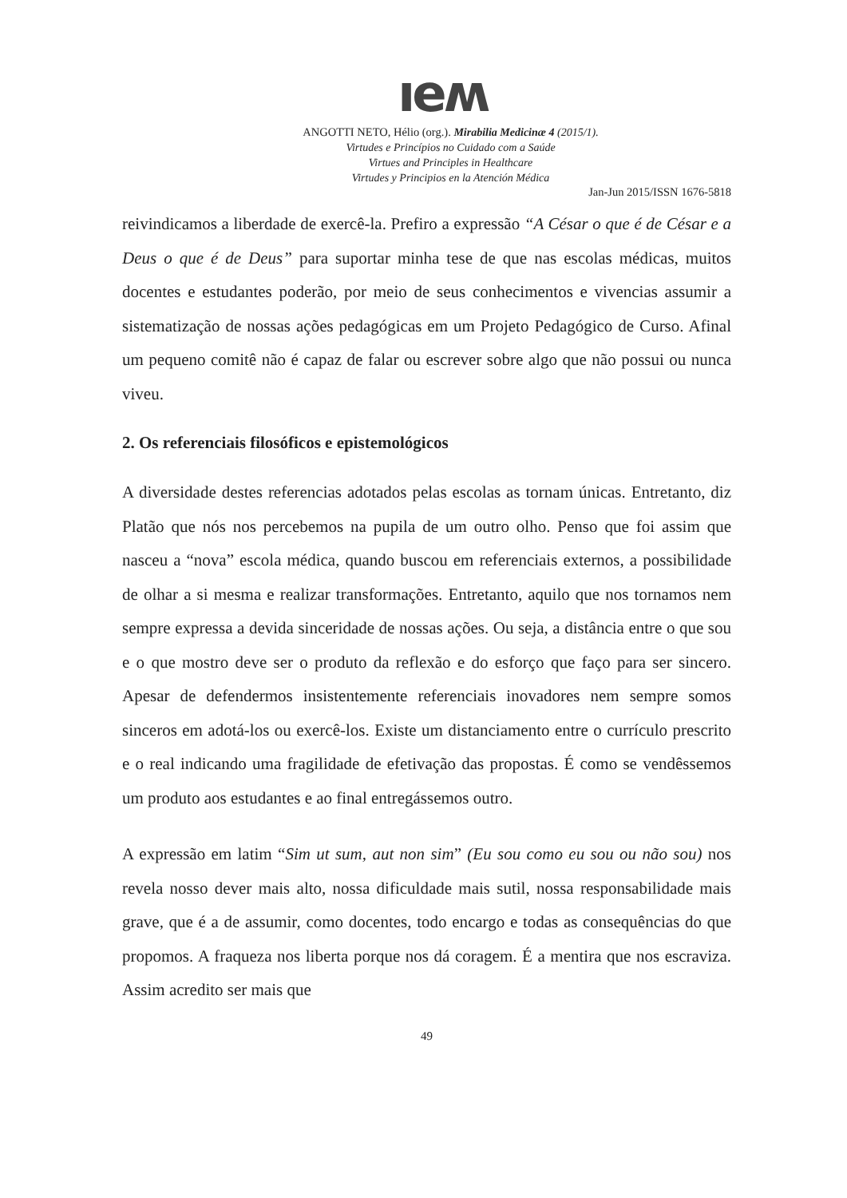ıeʍ
ANGOTTI NETO, Hélio (org.). Mirabilia Medicinæ 4 (2015/1).
Virtudes e Princípios no Cuidado com a Saúde
Virtues and Principles in Healthcare
Virtudes y Principios en la Atención Médica
Jan-Jun 2015/ISSN 1676-5818
reivindicamos a liberdade de exercê-la. Prefiro a expressão “A César o que é de César e a Deus o que é de Deus” para suportar minha tese de que nas escolas médicas, muitos docentes e estudantes poderão, por meio de seus conhecimentos e vivencias assumir a sistematização de nossas ações pedagógicas em um Projeto Pedagógico de Curso. Afinal um pequeno comitê não é capaz de falar ou escrever sobre algo que não possui ou nunca viveu.
2. Os referenciais filosóficos e epistemológicos
A diversidade destes referencias adotados pelas escolas as tornam únicas. Entretanto, diz Platão que nós nos percebemos na pupila de um outro olho. Penso que foi assim que nasceu a “nova” escola médica, quando buscou em referenciais externos, a possibilidade de olhar a si mesma e realizar transformações. Entretanto, aquilo que nos tornamos nem sempre expressa a devida sinceridade de nossas ações. Ou seja, a distância entre o que sou e o que mostro deve ser o produto da reflexão e do esforço que faço para ser sincero. Apesar de defendermos insistentemente referenciais inovadores nem sempre somos sinceros em adotá-los ou exercê-los. Existe um distanciamento entre o currículo prescrito e o real indicando uma fragilidade de efetivação das propostas. É como se vendêssemos um produto aos estudantes e ao final entregássemos outro.
A expressão em latim “Sim ut sum, aut non sim” (Eu sou como eu sou ou não sou) nos revela nosso dever mais alto, nossa dificuldade mais sutil, nossa responsabilidade mais grave, que é a de assumir, como docentes, todo encargo e todas as consequências do que propomos. A fraqueza nos liberta porque nos dá coragem. É a mentira que nos escraviza. Assim acredito ser mais que
49